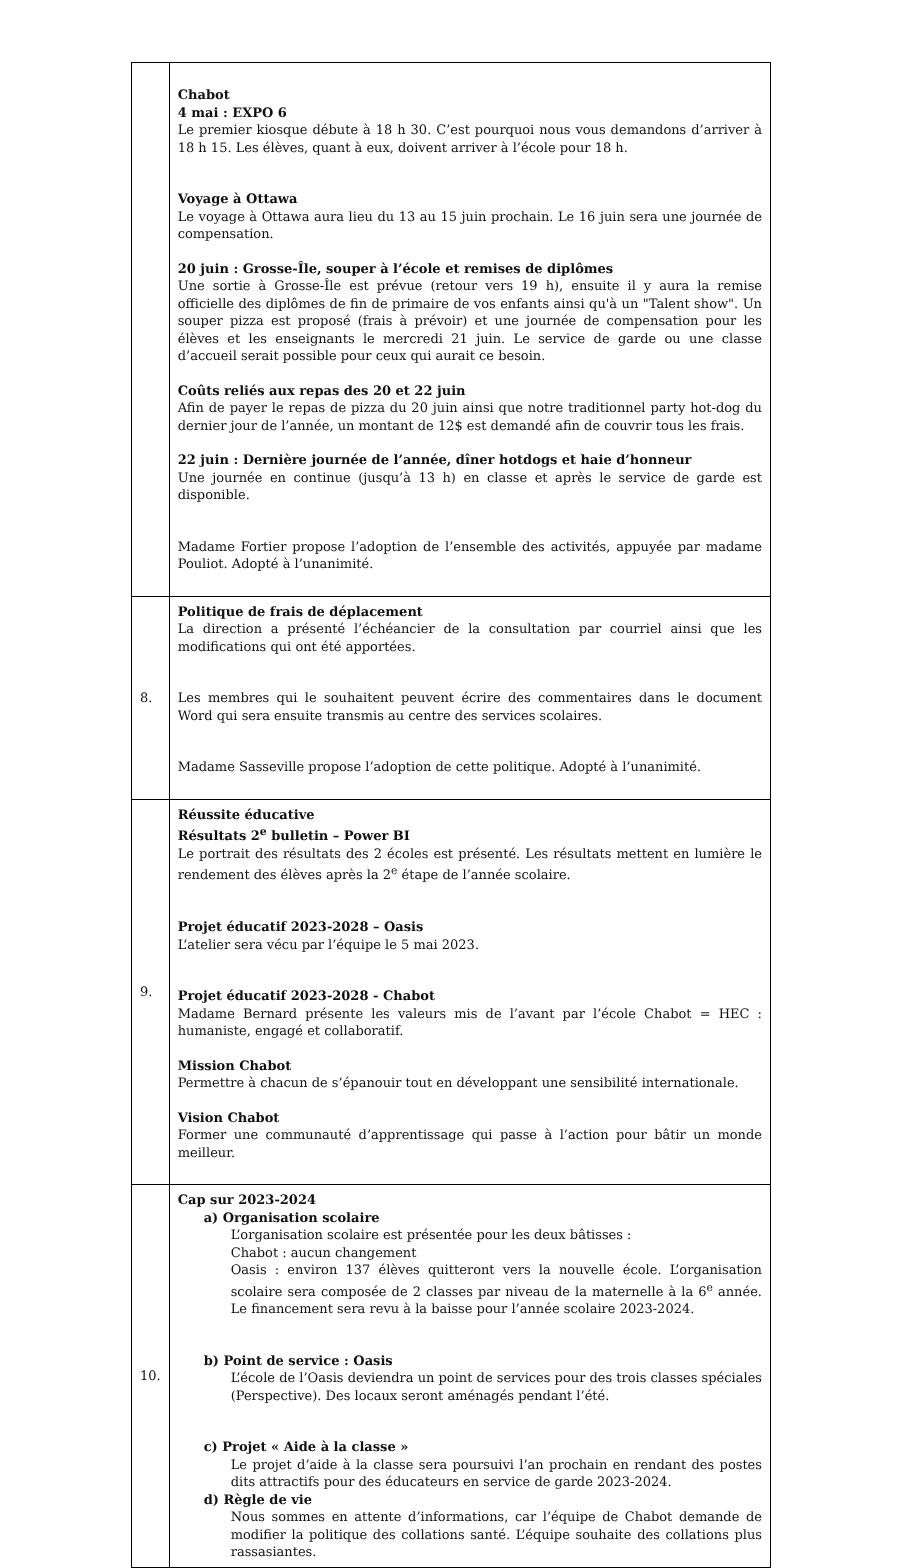| | Chabot 4 mai : EXPO 6 Le premier kiosque débute à 18 h 30. C’est pourquoi nous vous demandons d’arriver à 18 h 15. Les élèves, quant à eux, doivent arriver à l’école pour 18 h. Voyage à Ottawa Le voyage à Ottawa aura lieu du 13 au 15 juin prochain. Le 16 juin sera une journée de compensation. 20 juin : Grosse-Île, souper à l’école et remises de diplômes Une sortie à Grosse-Île est prévue (retour vers 19 h), ensuite il y aura la remise officielle des diplômes de fin de primaire de vos enfants ainsi qu'à un "Talent show". Un souper pizza est proposé (frais à prévoir) et une journée de compensation pour les élèves et les enseignants le mercredi 21 juin. Le service de garde ou une classe d’accueil serait possible pour ceux qui aurait ce besoin. Coûts reliés aux repas des 20 et 22 juin Afin de payer le repas de pizza du 20 juin ainsi que notre traditionnel party hot-dog du dernier jour de l’année, un montant de 12$ est demandé afin de couvrir tous les frais. 22 juin : Dernière journée de l’année, dîner hotdogs et haie d’honneur Une journée en continue (jusqu’à 13 h) en classe et après le service de garde est disponible. Madame Fortier propose l’adoption de l’ensemble des activités, appuyée par madame Pouliot. Adopté à l’unanimité. |
| 8. | Politique de frais de déplacement La direction a présenté l’échéancier de la consultation par courriel ainsi que les modifications qui ont été apportées. Les membres qui le souhaitent peuvent écrire des commentaires dans le document Word qui sera ensuite transmis au centre des services scolaires. Madame Sasseville propose l’adoption de cette politique. Adopté à l’unanimité. |
| 9. | Réussite éducative Résultats 2<sup>e</sup> bulletin – Power BI Le portrait des résultats des 2 écoles est présenté. Les résultats mettent en lumière le rendement des élèves après la 2<sup>e</sup> étape de l’année scolaire. Projet éducatif 2023-2028 – Oasis L’atelier sera vécu par l’équipe le 5 mai 2023. Projet éducatif 2023-2028 - Chabot Madame Bernard présente les valeurs mis de l’avant par l’école Chabot = HEC : humaniste, engagé et collaboratif. Mission Chabot Permettre à chacun de s’épanouir tout en développant une sensibilité internationale. Vision Chabot Former une communauté d’apprentissage qui passe à l’action pour bâtir un monde meilleur. |
| 10. | Cap sur 2023-2024 a) Organisation scolaire L’organisation scolaire est présentée pour les deux bâtisses : Chabot : aucun changement Oasis : environ 137 élèves quitteront vers la nouvelle école. L’organisation scolaire sera composée de 2 classes par niveau de la maternelle à la 6<sup>e</sup> année. Le financement sera revu à la baisse pour l’année scolaire 2023-2024. b) Point de service : Oasis L’école de l’Oasis deviendra un point de services pour des trois classes spéciales (Perspective). Des locaux seront aménagés pendant l’été. c) Projet « Aide à la classe » Le projet d’aide à la classe sera poursuivi l’an prochain en rendant des postes dits attractifs pour des éducateurs en service de garde 2023-2024. d) Règle de vie Nous sommes en attente d’informations, car l’équipe de Chabot demande de modifier la politique des collations santé. L’équipe souhaite des collations plus rassasiantes. |